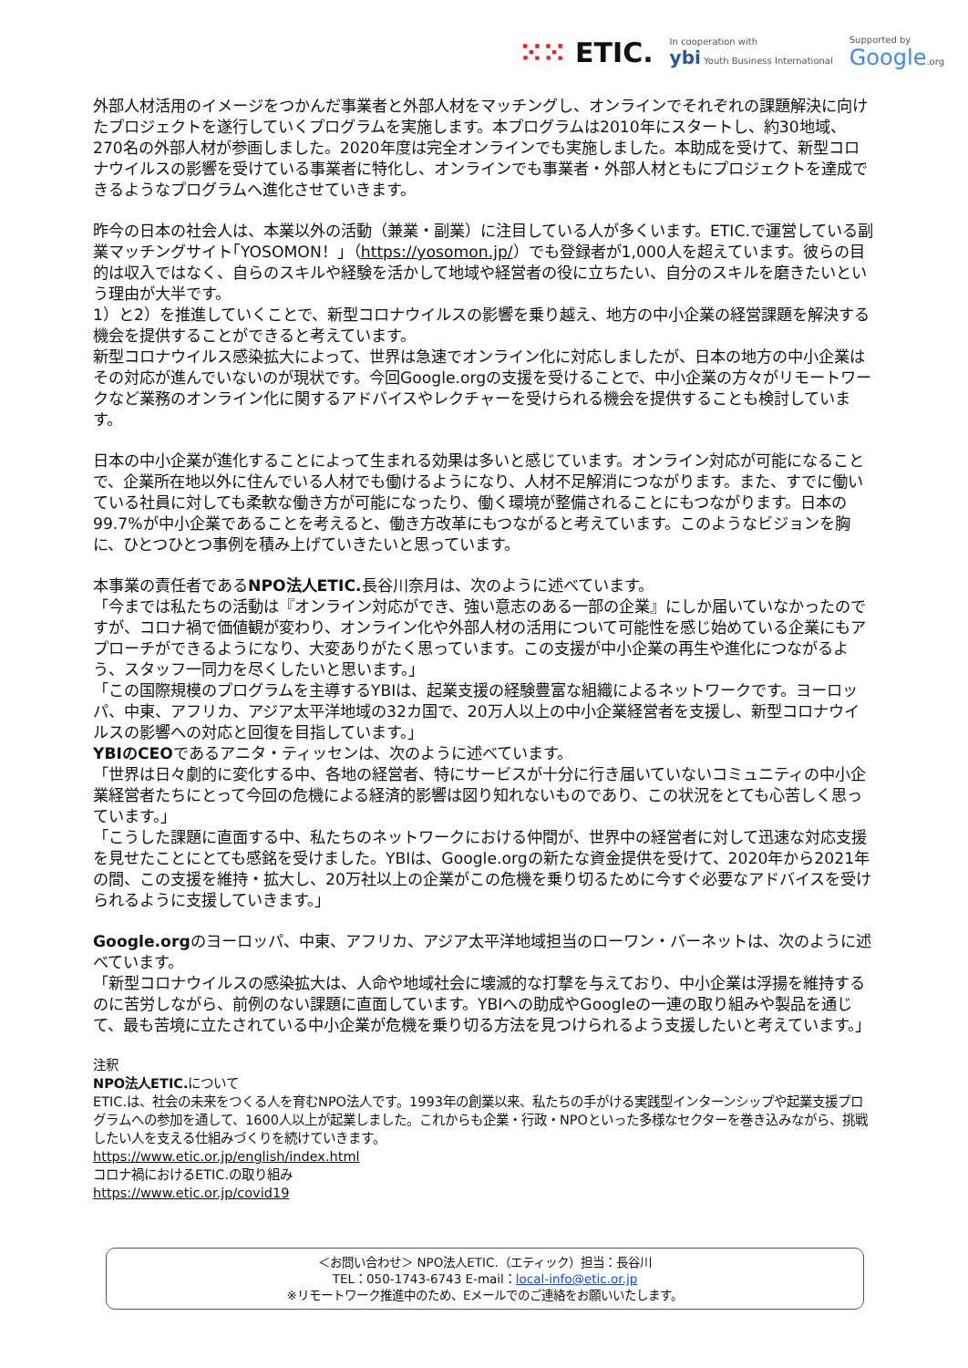⁙⁙ ETIC.
In cooperation with
ybi Youth Business International
Supported by
Google.org
外部人材活用のイメージをつかんだ事業者と外部人材をマッチングし、オンラインでそれぞれの課題解決に向けたプロジェクトを遂行していくプログラムを実施します。本プログラムは2010年にスタートし、約30地域、270名の外部人材が参画しました。2020年度は完全オンラインでも実施しました。本助成を受けて、新型コロナウイルスの影響を受けている事業者に特化し、オンラインでも事業者・外部人材ともにプロジェクトを達成できるようなプログラムへ進化させていきます。
昨今の日本の社会人は、本業以外の活動（兼業・副業）に注目している人が多くいます。ETIC.で運営している副業マッチングサイト｢YOSOMON！｣（https://yosomon.jp/）でも登録者が1,000人を超えています。彼らの目的は収入ではなく、自らのスキルや経験を活かして地域や経営者の役に立ちたい、自分のスキルを磨きたいという理由が大半です。
1）と2）を推進していくことで、新型コロナウイルスの影響を乗り越え、地方の中小企業の経営課題を解決する機会を提供することができると考えています。
新型コロナウイルス感染拡大によって、世界は急速でオンライン化に対応しましたが、日本の地方の中小企業はその対応が進んでいないのが現状です。今回Google.orgの支援を受けることで、中小企業の方々がリモートワークなど業務のオンライン化に関するアドバイスやレクチャーを受けられる機会を提供することも検討しています。
日本の中小企業が進化することによって生まれる効果は多いと感じています。オンライン対応が可能になることで、企業所在地以外に住んでいる人材でも働けるようになり、人材不足解消につながります。また、すでに働いている社員に対しても柔軟な働き方が可能になったり、働く環境が整備されることにもつながります。日本の99.7%が中小企業であることを考えると、働き方改革にもつながると考えています。このようなビジョンを胸に、ひとつひとつ事例を積み上げていきたいと思っています。
本事業の責任者であるNPO法人ETIC. 長谷川奈月は、次のように述べています。
「今までは私たちの活動は『オンライン対応ができ、強い意志のある一部の企業』にしか届いていなかったのですが、コロナ禍で価値観が変わり、オンライン化や外部人材の活用について可能性を感じ始めている企業にもアプローチができるようになり、大変ありがたく思っています。この支援が中小企業の再生や進化につながるよう、スタッフ一同力を尽くしたいと思います。」
「この国際規模のプログラムを主導するYBIは、起業支援の経験豊富な組織によるネットワークです。ヨーロッパ、中東、アフリカ、アジア太平洋地域の32カ国で、20万人以上の中小企業経営者を支援し、新型コロナウイルスの影響への対応と回復を目指しています。」
YBIのCEOであるアニタ・ティッセンは、次のように述べています。
「世界は日々劇的に変化する中、各地の経営者、特にサービスが十分に行き届いていないコミュニティの中小企業経営者たちにとって今回の危機による経済的影響は図り知れないものであり、この状況をとても心苦しく思っています。」
「こうした課題に直面する中、私たちのネットワークにおける仲間が、世界中の経営者に対して迅速な対応支援を見せたことにとても感銘を受けました。YBIは、Google.orgの新たな資金提供を受けて、2020年から2021年の間、この支援を維持・拡大し、20万社以上の企業がこの危機を乗り切るために今すぐ必要なアドバイスを受けられるように支援していきます。」
Google.orgのヨーロッパ、中東、アフリカ、アジア太平洋地域担当のローワン・バーネットは、次のように述べています。
「新型コロナウイルスの感染拡大は、人命や地域社会に壊滅的な打撃を与えており、中小企業は浮揚を維持するのに苦労しながら、前例のない課題に直面しています。YBIへの助成やGoogleの一連の取り組みや製品を通じて、最も苦境に立たされている中小企業が危機を乗り切る方法を見つけられるよう支援したいと考えています。」
注釈
NPO法人ETIC. について
ETIC.は、社会の未来をつくる人を育むNPO法人です。1993年の創業以来、私たちの手がける実践型インターンシップや起業支援プログラムへの参加を通して、1600人以上が起業しました。これからも企業・行政・NPOといった多様なセクターを巻き込みながら、挑戦したい人を支える仕組みづくりを続けていきます。
https://www.etic.or.jp/english/index.html
コロナ禍におけるETIC.の取り組み
https://www.etic.or.jp/covid19
＜お問い合わせ＞ NPO法人ETIC.（エティック）担当：長谷川
TEL：050-1743-6743 E-mail：local-info@etic.or.jp
※リモートワーク推進中のため、Eメールでのご連絡をお願いいたします。